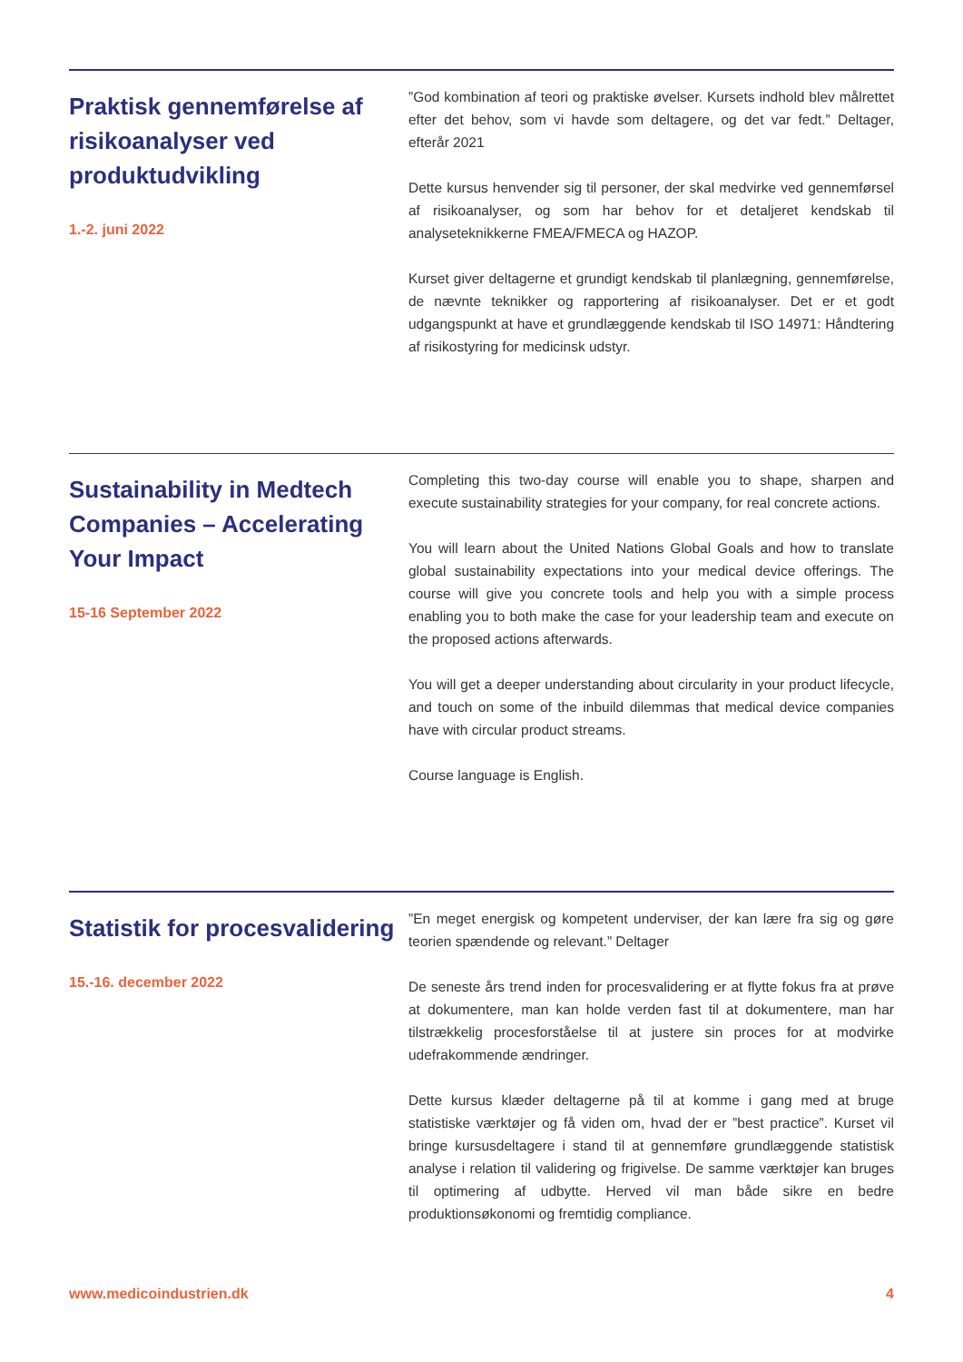Praktisk gennemførelse af risikoanalyser ved produktudvikling
1.-2. juni 2022
”God kombination af teori og praktiske øvelser. Kursets indhold blev målrettet efter det behov, som vi havde som deltagere, og det var fedt.” Deltager, efterår 2021
Dette kursus henvender sig til personer, der skal medvirke ved gennemførsel af risikoanalyser, og som har behov for et detaljeret kendskab til analyseteknikkerne FMEA/FMECA og HAZOP.
Kurset giver deltagerne et grundigt kendskab til planlægning, gennemførelse, de nævnte teknikker og rapportering af risikoanalyser. Det er et godt udgangspunkt at have et grundlæggende kendskab til ISO 14971: Håndtering af risikostyring for medicinsk udstyr.
Sustainability in Medtech Companies – Accelerating Your Impact
15-16 September 2022
Completing this two-day course will enable you to shape, sharpen and execute sustainability strategies for your company, for real concrete actions.
You will learn about the United Nations Global Goals and how to translate global sustainability expectations into your medical device offerings. The course will give you concrete tools and help you with a simple process enabling you to both make the case for your leadership team and execute on the proposed actions afterwards.
You will get a deeper understanding about circularity in your product lifecycle, and touch on some of the inbuild dilemmas that medical device companies have with circular product streams.
Course language is English.
Statistik for procesvalidering
15.-16. december 2022
”En meget energisk og kompetent underviser, der kan lære fra sig og gøre teorien spændende og relevant.” Deltager
De seneste års trend inden for procesvalidering er at flytte fokus fra at prøve at dokumentere, man kan holde verden fast til at dokumentere, man har tilstrækkelig procesforståelse til at justere sin proces for at modvirke udefrakommende ændringer.
Dette kursus klæder deltagerne på til at komme i gang med at bruge statistiske værktøjer og få viden om, hvad der er ”best practice”. Kurset vil bringe kursusdeltagere i stand til at gennemføre grundlæggende statistisk analyse i relation til validering og frigivelse. De samme værktøjer kan bruges til optimering af udbytte. Herved vil man både sikre en bedre produktionsøkonomi og fremtidig compliance.
www.medicoindustrien.dk 4